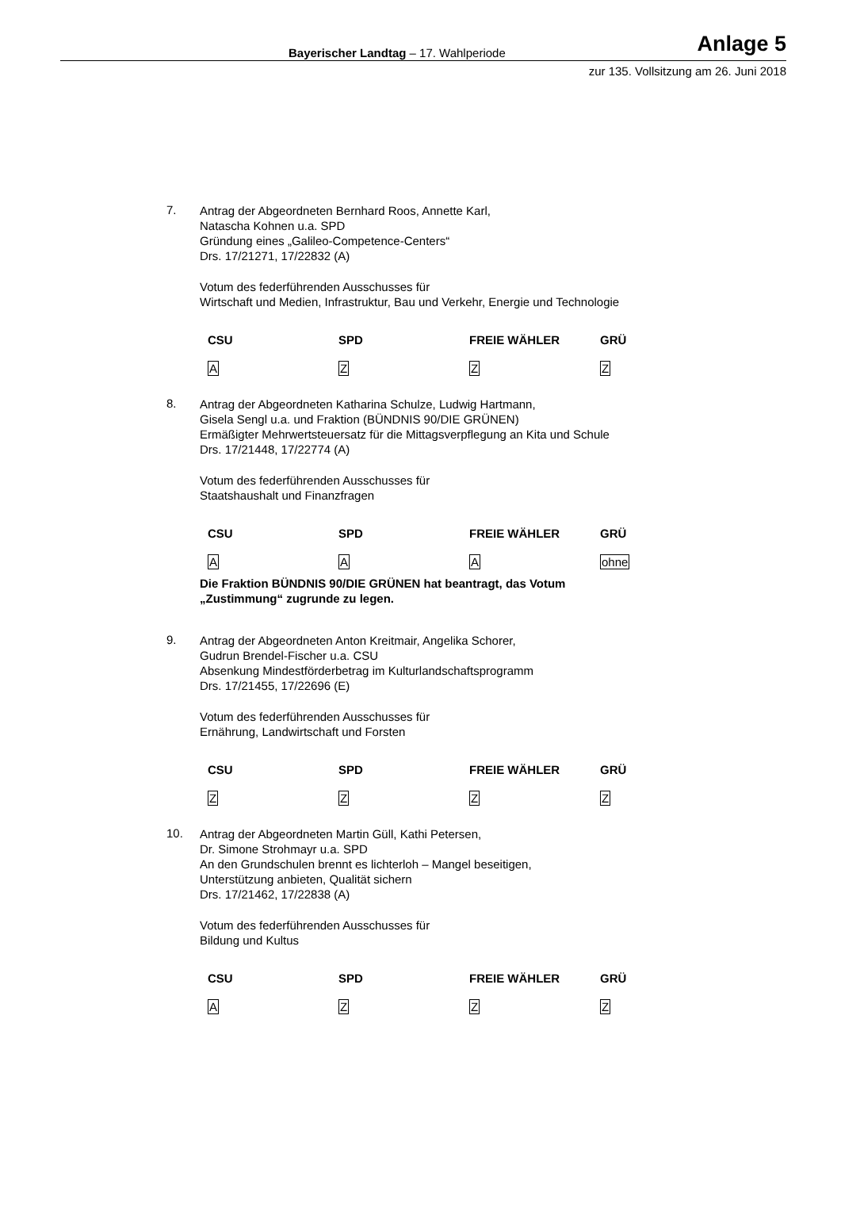Bayerischer Landtag – 17. Wahlperiode Anlage 5
zur 135. Vollsitzung am 26. Juni 2018
7.
Antrag der Abgeordneten Bernhard Roos, Annette Karl,
Natascha Kohnen u.a. SPD
Gründung eines „Galileo-Competence-Centers“
Drs. 17/21271, 17/22832 (A)
Votum des federführenden Ausschusses für
Wirtschaft und Medien, Infrastruktur, Bau und Verkehr, Energie und Technologie
| CSU | SPD | FREIE WÄHLER | GRÜ |
| --- | --- | --- | --- |
| A | Z | Z | Z |
8.
Antrag der Abgeordneten Katharina Schulze, Ludwig Hartmann,
Gisela Sengl u.a. und Fraktion (BÜNDNIS 90/DIE GRÜNEN)
Ermäßigter Mehrwertsteuersatz für die Mittagsverpflegung an Kita und Schule
Drs. 17/21448, 17/22774 (A)
Votum des federführenden Ausschusses für
Staatshaushalt und Finanzfragen
| CSU | SPD | FREIE WÄHLER | GRÜ |
| --- | --- | --- | --- |
| A | A | A | ohne |
Die Fraktion BÜNDNIS 90/DIE GRÜNEN hat beantragt, das Votum
„Zustimmung“ zugrunde zu legen.
9.
Antrag der Abgeordneten Anton Kreitmair, Angelika Schorer,
Gudrun Brendel-Fischer u.a. CSU
Absenkung Mindestförderbetrag im Kulturlandschaftsprogramm
Drs. 17/21455, 17/22696 (E)
Votum des federführenden Ausschusses für
Ernährung, Landwirtschaft und Forsten
| CSU | SPD | FREIE WÄHLER | GRÜ |
| --- | --- | --- | --- |
| Z | Z | Z | Z |
10.
Antrag der Abgeordneten Martin Güll, Kathi Petersen,
Dr. Simone Strohmayr u.a. SPD
An den Grundschulen brennt es lichterloh – Mangel beseitigen,
Unterstützung anbieten, Qualität sichern
Drs. 17/21462, 17/22838 (A)
Votum des federführenden Ausschusses für
Bildung und Kultus
| CSU | SPD | FREIE WÄHLER | GRÜ |
| --- | --- | --- | --- |
| A | Z | Z | Z |